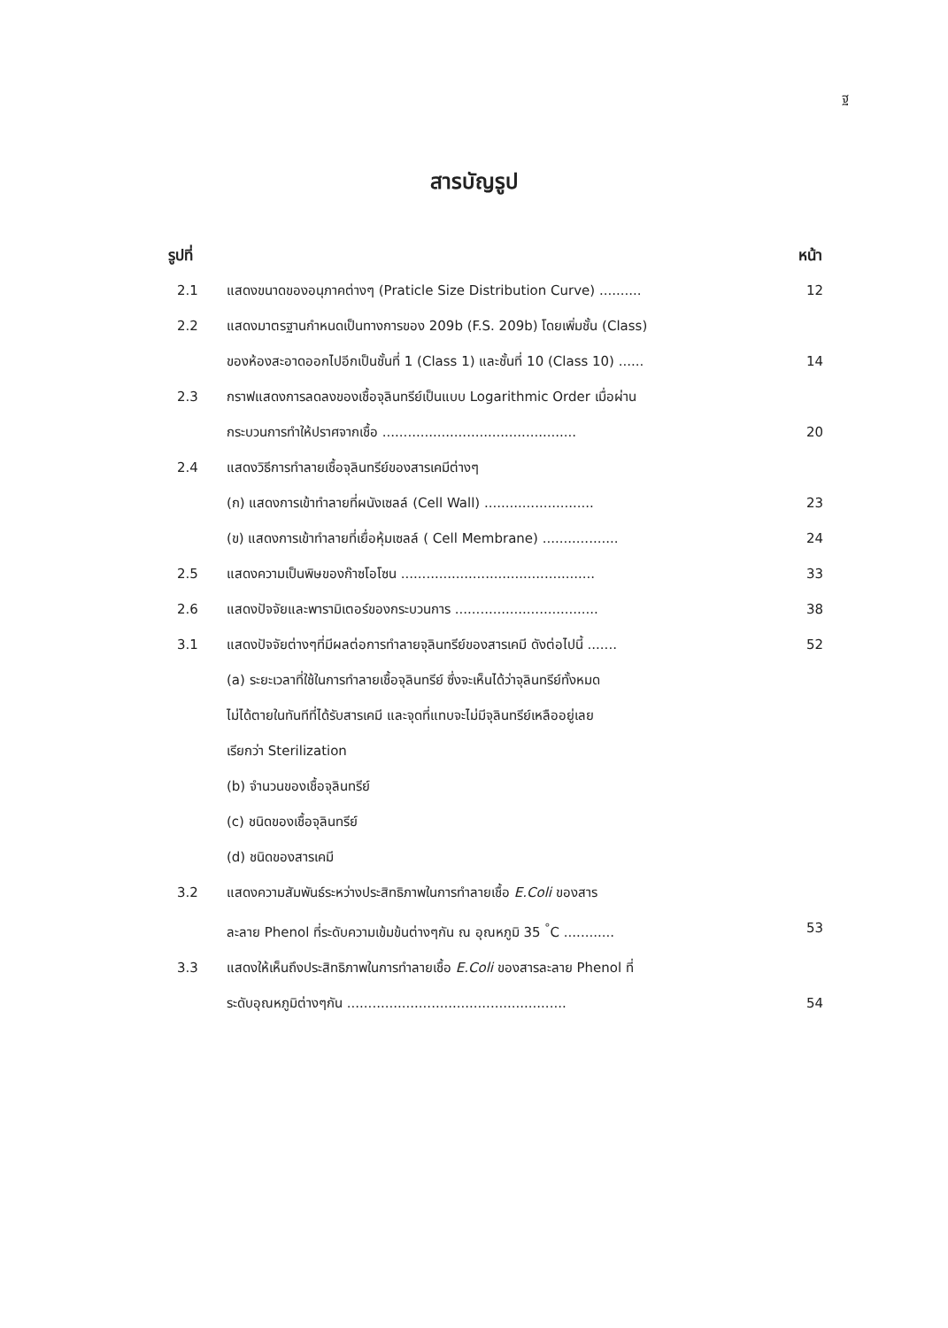ฐ
สารบัญรูป
รูปที่ หน้า
2.1 แสดงขนาดของอนุภาคต่างๆ (Praticle Size Distribution Curve) ..........
12
2.2 แสดงมาตรฐานกำหนดเป็นทางการของ 209b (F.S. 209b) โดยเพิ่มชั้น (Class)
ของห้องสะอาดออกไปอีกเป็นชั้นที่ 1 (Class 1) และชั้นที่ 10 (Class 10) ......
14
2.3 กราฟแสดงการลดลงของเชื้อจุลินทรีย์เป็นแบบ Logarithmic Order เมื่อผ่าน
กระบวนการทำให้ปราศจากเชื้อ ..............................................
20
2.4 แสดงวิธีการทำลายเชื้อจุลินทรีย์ของสารเคมีต่างๆ
(ก) แสดงการเข้าทำลายที่ผนังเซลล์ (Cell Wall) ..........................
23
(ข) แสดงการเข้าทำลายที่เยื่อหุ้มเซลล์ ( Cell Membrane) ..................
24
2.5 แสดงความเป็นพิษของก๊าซโอโซน ..............................................
33
2.6 แสดงปัจจัยและพารามิเตอร์ของกระบวนการ ..................................
38
3.1 แสดงปัจจัยต่างๆที่มีผลต่อการทำลายจุลินทรีย์ของสารเคมี ดังต่อไปนี้ .......
52
(a) ระยะเวลาที่ใช้ในการทำลายเชื้อจุลินทรีย์ ซึ่งจะเห็นได้ว่าจุลินทรีย์ทั้งหมด
ไม่ได้ตายในทันทีที่ได้รับสารเคมี และจุดที่แทบจะไม่มีจุลินทรีย์เหลืออยู่เลย
เรียกว่า Sterilization
(b) จำนวนของเชื้อจุลินทรีย์
(c) ชนิดของเชื้อจุลินทรีย์
(d) ชนิดของสารเคมี
3.2 แสดงความสัมพันธ์ระหว่างประสิทธิภาพในการทำลายเชื้อ E.Coli ของสาร
ละลาย Phenol ที่ระดับความเข้มข้นต่างๆกัน ณ อุณหภูมิ 35 <sup>°</sup>C ............
53
3.3 แสดงให้เห็นถึงประสิทธิภาพในการทำลายเชื้อ E.Coli ของสารละลาย Phenol ที่
ระดับอุณหภูมิต่างๆกัน ....................................................
54